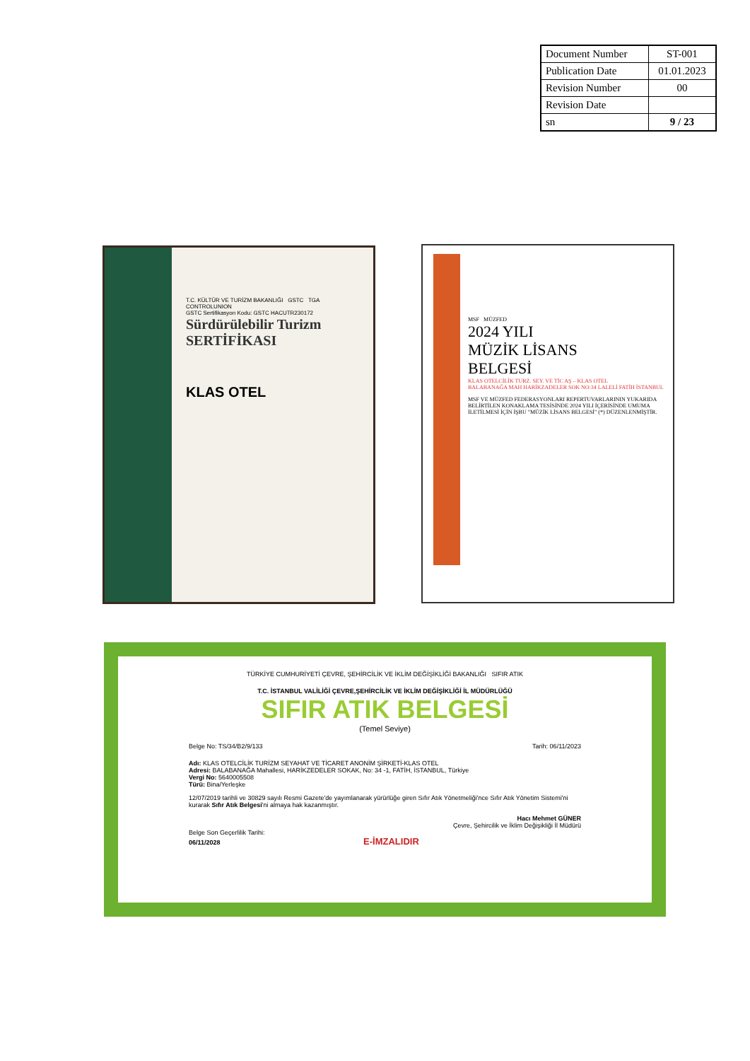| Document Number | ST-001 |
| Publication Date | 01.01.2023 |
| Revision Number | 00 |
| Revision Date | |
| sn | 9 / 23 |
T.C. KÜLTÜR VE TURİZM BAKANLIĞI GSTC TGA
CONTROLUNION
GSTC Sertifikasyon Kodu: GSTC HACUTR230172
Sürdürülebilir Turizm
SERTİFİKASI
KLAS OTEL
MSF MÜZFED
2024 YILI
MÜZİK LİSANS
BELGESİ
KLAS OTELCİLİK TURZ. SEY. VE TİC AŞ – KLAS OTEL
BALABANAĞA MAH HARİKZADELER SOK NO:34 LALELİ FATİH İSTANBUL
MSF VE MÜZFED FEDERASYONLARI REPERTUVARLARININ YUKARIDA BELİRTİLEN KONAKLAMA TESİSİNDE 2024 YILI İÇERİSİNDE UMUMA İLETİLMESİ İÇİN İŞBU "MÜZİK LİSANS BELGESİ" (*) DÜZENLENMİŞTİR.
TÜRKİYE CUMHURİYETİ ÇEVRE, ŞEHİRCİLİK VE İKLİM DEĞİŞİKLİĞİ BAKANLIĞI SIFIR ATIK
T.C. İSTANBUL VALİLİĞİ ÇEVRE,ŞEHİRCİLİK VE İKLİM DEĞİŞİKLİĞİ İL MÜDÜRLÜĞÜ
SIFIR ATIK BELGESİ
(Temel Seviye)
Belge No: TS/34/B2/9/133 Tarih: 06/11/2023
Adı: KLAS OTELCİLİK TURİZM SEYAHAT VE TİCARET ANONİM ŞİRKETİ-KLAS OTEL
Adresi: BALABANAĞA Mahallesi, HARİKZEDELER SOKAK, No: 34 -1, FATİH, İSTANBUL, Türkiye
Vergi No: 5640005508
Türü: Bina/Yerleşke
12/07/2019 tarihli ve 30829 sayılı Resmi Gazete'de yayımlanarak yürürlüğe giren Sıfır Atık Yönetmeliği'nce Sıfır Atık Yönetim Sistemi'ni kurarak Sıfır Atık Belgesi'ni almaya hak kazanmıştır.
Hacı Mehmet GÜNER
Çevre, Şehircilik ve İklim Değişikliği İl Müdürü
Belge Son Geçerlilik Tarihi:
06/11/2028 E-İMZALIDIR